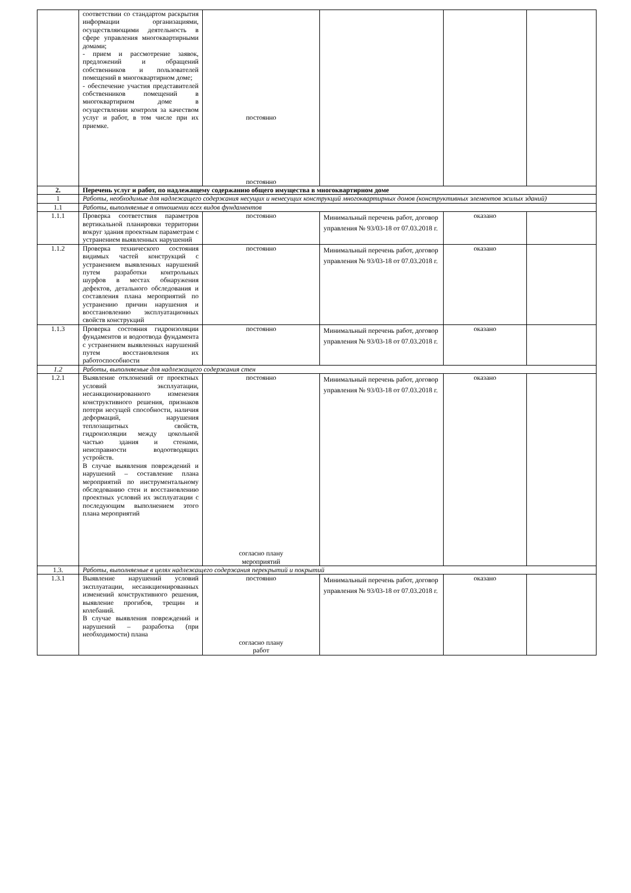| | соответствии со стандартом раскрытия информации организациями, осуществляющими деятельность в сфере управления многоквартирными домами; - прием и рассмотрение заявок, предложений и обращений собственников и пользователей помещений в многоквартирном доме; - обеспечение участия представителей собственников помещений в многоквартирном доме в осуществлении контроля за качеством услуг и работ, в том числе при их приемке. | постоянно постоянно | | | |
| 2. | Перечень услуг и работ, по надлежащему содержанию общего имущества в многоквартирном доме | | | | |
| 1 | Работы, необходимые для надлежащего содержания несущих и ненесущих конструкций многоквартирных домов (конструктивных элементов жилых зданий) | | | | |
| 1.1 | Работы, выполняемые в отношении всех видов фундаментов | | | | |
| 1.1.1 | Проверка соответствия параметров вертикальной планировки территории вокруг здания проектным параметрам с устранением выявленных нарушений | постоянно | Минимальный перечень работ, договор управления № 93/03-18 от 07.03.2018 г. | оказано | |
| 1.1.2 | Проверка технического состояния видимых частей конструкций с устранением выявленных нарушений путем разработки контрольных шурфов в местах обнаружения дефектов, детального обследования и составления плана мероприятий по устранению причин нарушения и восстановлению эксплуатационных свойств конструкций | постоянно | Минимальный перечень работ, договор управления № 93/03-18 от 07.03.2018 г. | оказано | |
| 1.1.3 | Проверка состояния гидроизоляции фундаментов и водоотвода фундамента с устранением выявленных нарушений путем восстановления их работоспособности | постоянно | Минимальный перечень работ, договор управления № 93/03-18 от 07.03.2018 г. | оказано | |
| 1.2 | Работы, выполняемые для надлежащего содержания стен | | | | |
| 1.2.1 | Выявление отклонений от проектных условий эксплуатации, несанкционированного изменения конструктивного решения, признаков потери несущей способности, наличия деформаций, нарушения теплозащитных свойств, гидроизоляции между цокольной частью здания и стенами, неисправности водоотводящих устройств. В случае выявления повреждений и нарушений – составление плана мероприятий по инструментальному обследованию стен и восстановлению проектных условий их эксплуатации с последующим выполнением этого плана мероприятий | постоянно согласно плану мероприятий | Минимальный перечень работ, договор управления № 93/03-18 от 07.03.2018 г. | оказано | |
| 1.3. | Работы, выполняемые в целях надлежащего содержания перекрытий и покрытий | | | | |
| 1.3.1 | Выявление нарушений условий эксплуатации, несанкционированных изменений конструктивного решения, выявление прогибов, трещин и колебаний. В случае выявления повреждений и нарушений – разработка (при необходимости) плана | постоянно согласно плану работ | Минимальный перечень работ, договор управления № 93/03-18 от 07.03.2018 г. | оказано | |